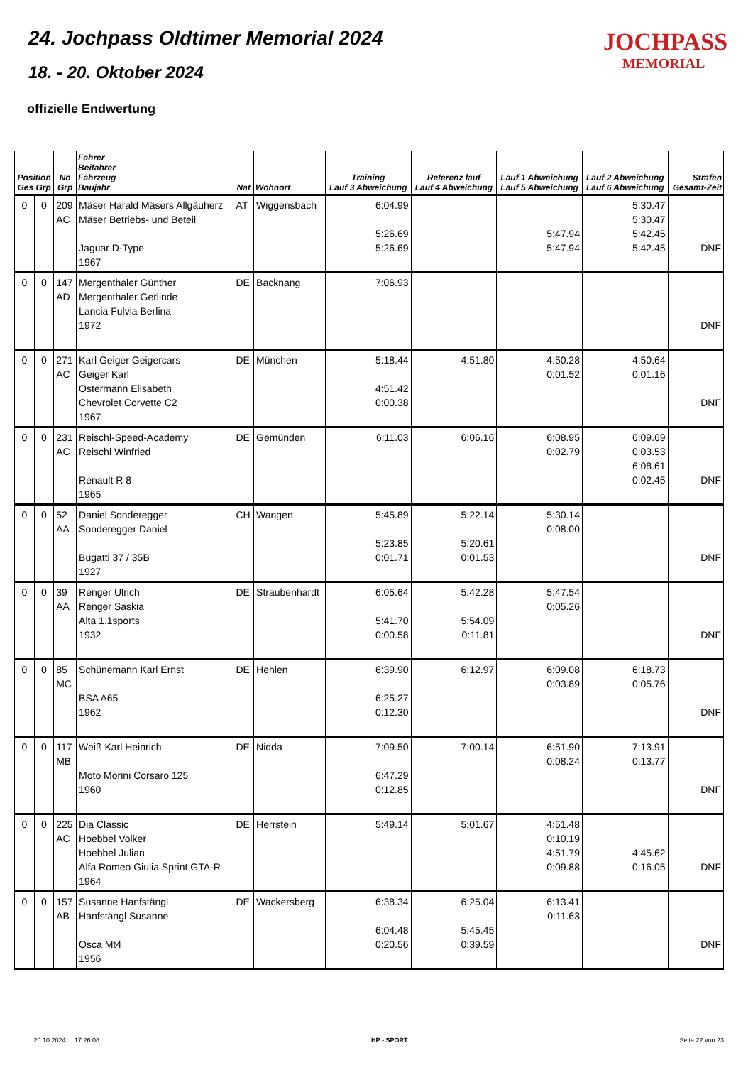24. Jochpass Oldtimer Memorial 2024
18. - 20. Oktober 2024
offizielle Endwertung
JOCHPASS
MEMORIAL
| Position Ges Grp | | No Grp | Fahrer Beifahrer Fahrzeug Baujahr | Nat | Wohnort | Training Lauf 3 Abweichung | Referenz lauf Lauf 4 Abweichung | Lauf 1 Abweichung Lauf 5 Abweichung | Lauf 2 Abweichung Lauf 6 Abweichung | Strafen Gesamt-Zeit |
| --- | --- | --- | --- | --- | --- | --- | --- | --- | --- | --- |
| 0 | 0 | 209 AC | Mäser Harald Mäsers Allgäuherz Mäser Betriebs- und Beteil Jaguar D-Type 1967 | AT | Wiggensbach | 6:04.99 5:26.69 5:26.69 | | 5:47.94 5:47.94 | 5:30.47 5:30.47 5:42.45 5:42.45 | DNF |
| 0 | 0 | 147 AD | Mergenthaler Günther Mergenthaler Gerlinde Lancia Fulvia Berlina 1972 | DE | Backnang | 7:06.93 | | | | DNF |
| 0 | 0 | 271 AC | Karl Geiger Geigercars Geiger Karl Ostermann Elisabeth Chevrolet Corvette C2 1967 | DE | München | 5:18.44 4:51.42 0:00.38 | 4:51.80 | 4:50.28 0:01.52 | 4:50.64 0:01.16 | DNF |
| 0 | 0 | 231 AC | Reischl-Speed-Academy Reischl Winfried Renault R 8 1965 | DE | Gemünden | 6:11.03 | 6:06.16 | 6:08.95 0:02.79 | 6:09.69 0:03.53 6:08.61 0:02.45 | DNF |
| 0 | 0 | 52 AA | Daniel Sonderegger Sonderegger Daniel Bugatti 37 / 35B 1927 | CH | Wangen | 5:45.89 5:23.85 0:01.71 | 5:22.14 5:20.61 0:01.53 | 5:30.14 0:08.00 | | DNF |
| 0 | 0 | 39 AA | Renger Ulrich Renger Saskia Alta 1.1sports 1932 | DE | Straubenhardt | 6:05.64 5:41.70 0:00.58 | 5:42.28 5:54.09 0:11.81 | 5:47.54 0:05.26 | | DNF |
| 0 | 0 | 85 MC | Schünemann Karl Ernst BSA A65 1962 | DE | Hehlen | 6:39.90 6:25.27 0:12.30 | 6:12.97 | 6:09.08 0:03.89 | 6:18.73 0:05.76 | DNF |
| 0 | 0 | 117 MB | Weiß Karl Heinrich Moto Morini Corsaro 125 1960 | DE | Nidda | 7:09.50 6:47.29 0:12.85 | 7:00.14 | 6:51.90 0:08.24 | 7:13.91 0:13.77 | DNF |
| 0 | 0 | 225 AC | Dia Classic Hoebbel Volker Hoebbel Julian Alfa Romeo Giulia Sprint GTA-R 1964 | DE | Herrstein | 5:49.14 | 5:01.67 | 4:51.48 0:10.19 4:51.79 0:09.88 | 4:45.62 0:16.05 | DNF |
| 0 | 0 | 157 AB | Susanne Hanfstängl Hanfstängl Susanne Osca Mt4 1956 | DE | Wackersberg | 6:38.34 6:04.48 0:20.56 | 6:25.04 5:45.45 0:39.59 | 6:13.41 0:11.63 | | DNF |
20.10.2024 17:26:08 HP - SPORT Seite 22 von 23